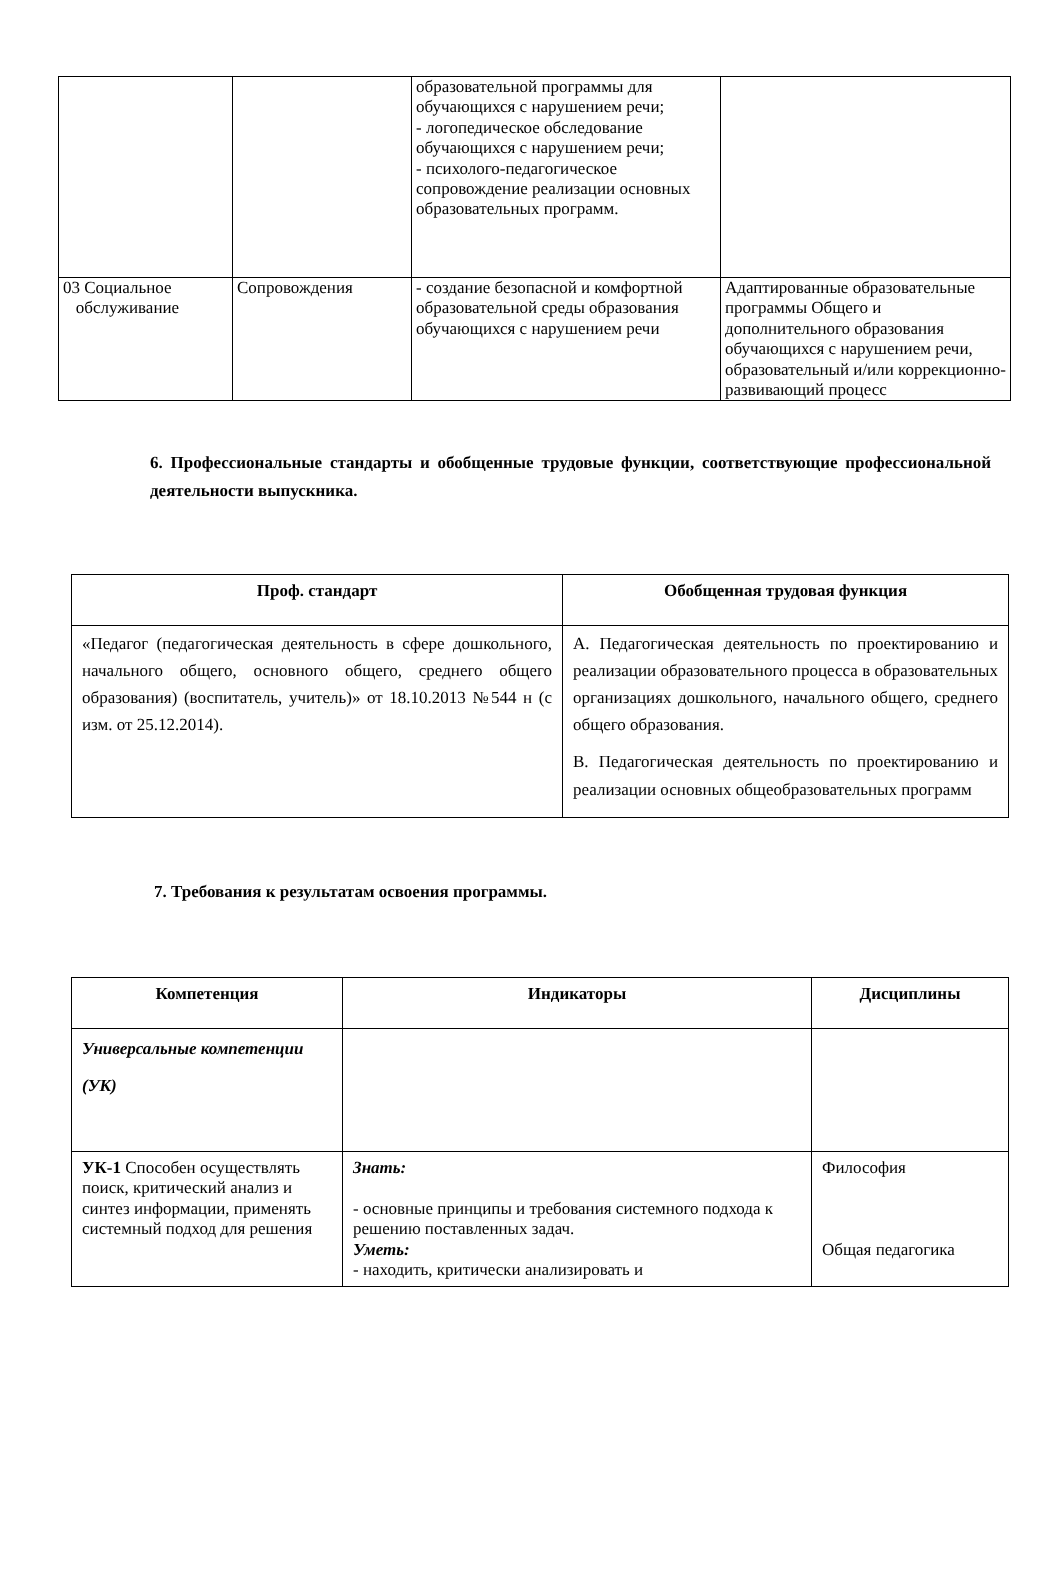| | | образовательной программы для обучающихся с нарушением речи; - логопедическое обследование обучающихся с нарушением речи; - психолого-педагогическое сопровождение реализации основных образовательных программ. | |
| 03 Социальное обслуживание | Сопровождения | - создание безопасной и комфортной образовательной среды образования обучающихся с нарушением речи | Адаптированные образовательные программы Общего и дополнительного образования обучающихся с нарушением речи, образовательный и/или коррекционно-развивающий процесс |
6. Профессиональные стандарты и обобщенные трудовые функции, соответствующие профессиональной деятельности выпускника.
| Проф. стандарт | Обобщенная трудовая функция |
| --- | --- |
| «Педагог (педагогическая деятельность в сфере дошкольного, начального общего, основного общего, среднего общего образования) (воспитатель, учитель)» от 18.10.2013 №544 н (с изм. от 25.12.2014). | А. Педагогическая деятельность по проектированию и реализации образовательного процесса в образовательных организациях дошкольного, начального общего, среднего общего образования. В. Педагогическая деятельность по проектированию и реализации основных общеобразовательных программ |
7. Требования к результатам освоения программы.
| Компетенция | Индикаторы | Дисциплины |
| --- | --- | --- |
| Универсальные компетенции (УК) | | |
| УК-1 Способен осуществлять поиск, критический анализ и синтез информации, применять системный подход для решения | Знать: - основные принципы и требования системного подхода к решению поставленных задач. Уметь: - находить, критически анализировать и | Философия Общая педагогика |